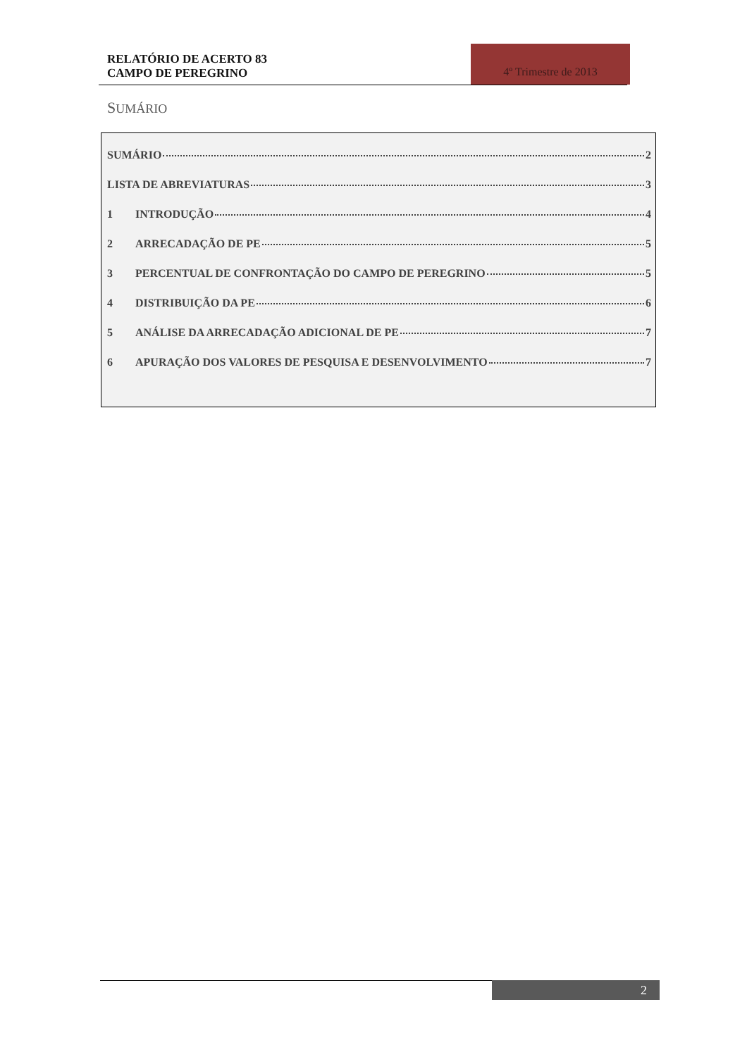RELATÓRIO DE ACERTO 83
CAMPO DE PEREGRINO
4º Trimestre de 2013
SUMÁRIO
SUMÁRIO 2
LISTA DE ABREVIATURAS 3
1 INTRODUÇÃO 4
2 ARRECADAÇÃO DE PE 5
3 PERCENTUAL DE CONFRONTAÇÃO DO CAMPO DE PEREGRINO 5
4 DISTRIBUIÇÃO DA PE 6
5 ANÁLISE DA ARRECADAÇÃO ADICIONAL DE PE 7
6 APURAÇÃO DOS VALORES DE PESQUISA E DESENVOLVIMENTO 7
2